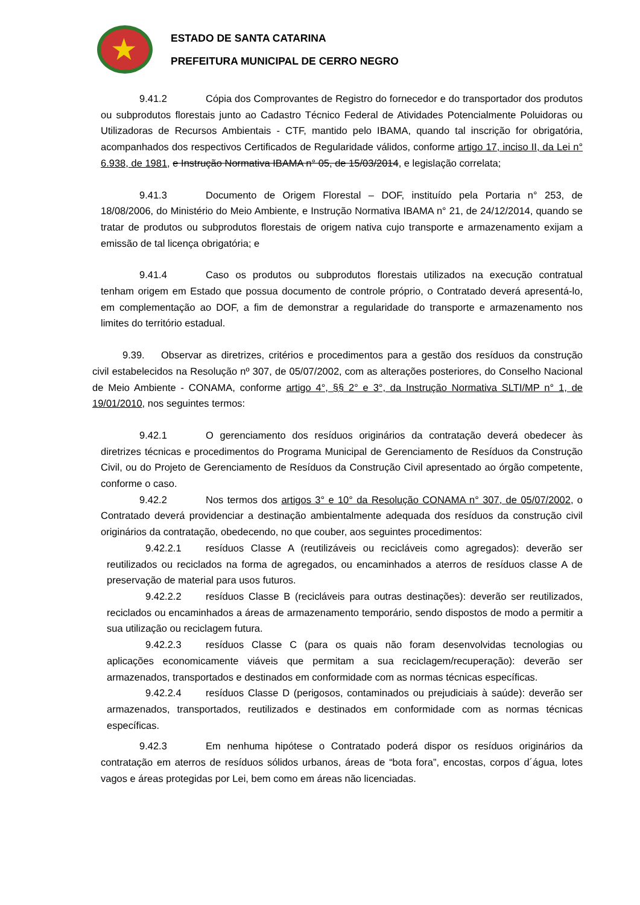★
ESTADO DE SANTA CATARINA
PREFEITURA MUNICIPAL DE CERRO NEGRO
9.41.2 Cópia dos Comprovantes de Registro do fornecedor e do transportador dos produtos ou subprodutos florestais junto ao Cadastro Técnico Federal de Atividades Potencialmente Poluidoras ou Utilizadoras de Recursos Ambientais - CTF, mantido pelo IBAMA, quando tal inscrição for obrigatória, acompanhados dos respectivos Certificados de Regularidade válidos, conforme artigo 17, inciso II, da Lei n° 6.938, de 1981, e Instrução Normativa IBAMA n° 05, de 15/03/2014, e legislação correlata;
9.41.3 Documento de Origem Florestal – DOF, instituído pela Portaria n° 253, de 18/08/2006, do Ministério do Meio Ambiente, e Instrução Normativa IBAMA n° 21, de 24/12/2014, quando se tratar de produtos ou subprodutos florestais de origem nativa cujo transporte e armazenamento exijam a emissão de tal licença obrigatória; e
9.41.4 Caso os produtos ou subprodutos florestais utilizados na execução contratual tenham origem em Estado que possua documento de controle próprio, o Contratado deverá apresentá-lo, em complementação ao DOF, a fim de demonstrar a regularidade do transporte e armazenamento nos limites do território estadual.
9.39. Observar as diretrizes, critérios e procedimentos para a gestão dos resíduos da construção civil estabelecidos na Resolução nº 307, de 05/07/2002, com as alterações posteriores, do Conselho Nacional de Meio Ambiente - CONAMA, conforme artigo 4°, §§ 2° e 3°, da Instrução Normativa SLTI/MP n° 1, de 19/01/2010, nos seguintes termos:
9.42.1 O gerenciamento dos resíduos originários da contratação deverá obedecer às diretrizes técnicas e procedimentos do Programa Municipal de Gerenciamento de Resíduos da Construção Civil, ou do Projeto de Gerenciamento de Resíduos da Construção Civil apresentado ao órgão competente, conforme o caso.
9.42.2 Nos termos dos artigos 3° e 10° da Resolução CONAMA n° 307, de 05/07/2002, o Contratado deverá providenciar a destinação ambientalmente adequada dos resíduos da construção civil originários da contratação, obedecendo, no que couber, aos seguintes procedimentos:
9.42.2.1 resíduos Classe A (reutilizáveis ou recicláveis como agregados): deverão ser reutilizados ou reciclados na forma de agregados, ou encaminhados a aterros de resíduos classe A de preservação de material para usos futuros.
9.42.2.2 resíduos Classe B (recicláveis para outras destinações): deverão ser reutilizados, reciclados ou encaminhados a áreas de armazenamento temporário, sendo dispostos de modo a permitir a sua utilização ou reciclagem futura.
9.42.2.3 resíduos Classe C (para os quais não foram desenvolvidas tecnologias ou aplicações economicamente viáveis que permitam a sua reciclagem/recuperação): deverão ser armazenados, transportados e destinados em conformidade com as normas técnicas específicas.
9.42.2.4 resíduos Classe D (perigosos, contaminados ou prejudiciais à saúde): deverão ser armazenados, transportados, reutilizados e destinados em conformidade com as normas técnicas específicas.
9.42.3 Em nenhuma hipótese o Contratado poderá dispor os resíduos originários da contratação em aterros de resíduos sólidos urbanos, áreas de “bota fora”, encostas, corpos d´água, lotes vagos e áreas protegidas por Lei, bem como em áreas não licenciadas.